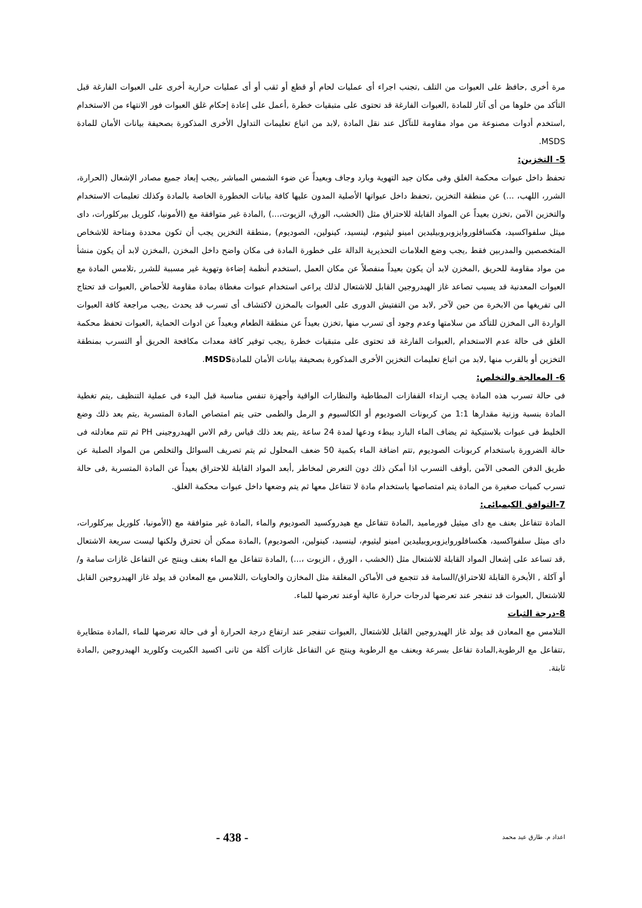مرة أخرى ,حافظ على العبوات من التلف ,تجنب اجراء أى عمليات لحام أو قطع أو ثقب أو أى عمليات حرارية أخرى على العبوات الفارغة قبل التأكد من خلوها من أى آثار للمادة ,العبوات الفارغة قد تحتوى على متبقيات خطرة ,أعمل على إعادة إحكام غلق العبوات فور الانتهاء من الاستخدام ,استخدم أدوات مصنوعة من مواد مقاومة للتآكل عند نقل المادة ,لابد من اتباع تعليمات التداول الأخرى المذكورة بصحيفة بيانات الأمان للمادة MSDS.
5- التخزين:
تحفظ داخل عبوات محكمة الغلق وفى مكان جيد التهوية وبارد وجاف وبعيداً عن ضوء الشمس المباشر ,يجب إبعاد جميع مصادر الإشعال (الحرارة، الشرر، اللهب، ...) عن منطقة التخزين ,تحفظ داخل عبواتها الأصلية المدون عليها كافة بيانات الخطورة الخاصة بالمادة وكذلك تعليمات الاستخدام والتخزين الآمن ,تخزن بعيداً عن المواد القابلة للاحتراق مثل (الخشب، الورق، الزيوت،...) ,المادة غير متوافقة مع (الأمونيا، كلوريل بيركلورات، داى ميثل سلفواكسيد، هكسافلوروايزوبروبيليدين امينو ليثيوم، لينسيد، كينولين، الصوديوم) ,منطقة التخزين يجب أن تكون محددة ومتاحة للاشخاص المتخصصين والمدربين فقط ,يجب وضع العلامات التحذيرية الدالة على خطورة المادة فى مكان واضح داخل المخزن ,المخزن لابد أن يكون منشأ من مواد مقاومة للحريق ,المخزن لابد أن يكون بعيداً منفصلاً عن مكان العمل ,استخدم أنظمة إضاءة وتهوية غير مسببة للشرر ,تلامس المادة مع العبوات المعدنية قد يسبب تصاعد غاز الهيدروجين القابل للاشتعال لذلك يراعى استخدام عبوات مغطاة بمادة مقاومة للأحماض ,العبوات قد تحتاج الى تفريغها من الابخرة من حين لآخر ,لابد من التفتيش الدورى على العبوات بالمخزن لاكتشاف أى تسرب قد يحدث ,يجب مراجعة كافة العبوات الواردة الى المخزن للتأكد من سلامتها وعدم وجود أى تسرب منها ,تخزن بعيداً عن منطقة الطعام وبعيداً عن ادوات الحماية ,العبوات تحفظ محكمة الغلق فى حالة عدم الاستخدام ,العبوات الفارغة قد تحتوى على متبقيات خطرة ,يجب توفير كافة معدات مكافحة الحريق أو التسرب بمنطقة التخزين أو بالقرب منها ,لابد من اتباع تعليمات التخزين الأخرى المذكورة بصحيفة بيانات الأمان للمادةMSDS.
6- المعالجة والتخلص:
فى حالة تسرب هذه المادة يجب ارتداء القفازات المطاطية والنظارات الواقية وأجهزة تنفس مناسبة قبل البدء فى عملية التنظيف ,يتم تغطية المادة بنسبة وزنية مقدارها 1:1 من كربونات الصوديوم أو الكالسيوم و الرمل والطمى حتى يتم امتصاص المادة المتسربة ,يتم بعد ذلك وضع الخليط فى عبوات بلاستيكية ثم يضاف الماء البارد ببطء ودعها لمدة 24 ساعة ,يتم بعد ذلك قياس رقم الاس الهيدروجينى PH ثم تتم معادلته فى حالة الضرورة باستخدام كربونات الصوديوم ,تتم اضافة الماء بكمية 50 ضعف المحلول ثم يتم تصريف السوائل والتخلص من المواد الصلبة عن طريق الدفن الصحى الآمن ,أوقف التسرب اذا أمكن ذلك دون التعرض لمخاطر ,أبعد المواد القابلة للاحتراق بعيداً عن المادة المتسربة ,فى حالة تسرب كميات صغيرة من المادة يتم امتصاصها باستخدام مادة لا تتفاعل معها ثم يتم وضعها داخل عبوات محكمة الغلق.
7-التوافق الكيميائى:
المادة تتفاعل بعنف مع داى ميثيل فورماميد ,المادة تتفاعل مع هيدروكسيد الصوديوم والماء ,المادة غير متوافقة مع (الأمونيا، كلوريل بيركلورات، داى ميثل سلفواكسيد، هكسافلوروايزوبروبيليدين امينو ليثيوم، لينسيد، كينولين، الصوديوم) ,المادة ممكن أن تحترق ولكنها ليست سريعة الاشتعال ,قد تساعد على إشعال المواد القابلة للاشتعال مثل (الخشب ، الورق ، الزيوت ،...) ,المادة تتفاعل مع الماء بعنف وينتج عن التفاعل غازات سامة و/أو آكلة , الأبخرة القابلة للاحتراق/السامة قد تتجمع فى الأماكن المغلقة مثل المخازن والحاويات ,التلامس مع المعادن قد يولد غاز الهيدروجين القابل للاشتعال ,العبوات قد تنفجر عند تعرضها لدرجات حرارة عالية أوعند تعرضها للماء.
8-درجة الثبات
التلامس مع المعادن قد يولد غاز الهيدروجين القابل للاشتعال ,العبوات تنفجر عند ارتفاع درجة الحرارة أو فى حالة تعرضها للماء ,المادة متطايرة ,تتفاعل مع الرطوبة,المادة تفاعل بسرعة وبعنف مع الرطوبة وينتج عن التفاعل غازات آكلة من ثانى اكسيد الكبريت وكلوريد الهيدروجين ,المادة ثابتة.
اعداد م. طارق عيد محمد - 438 -